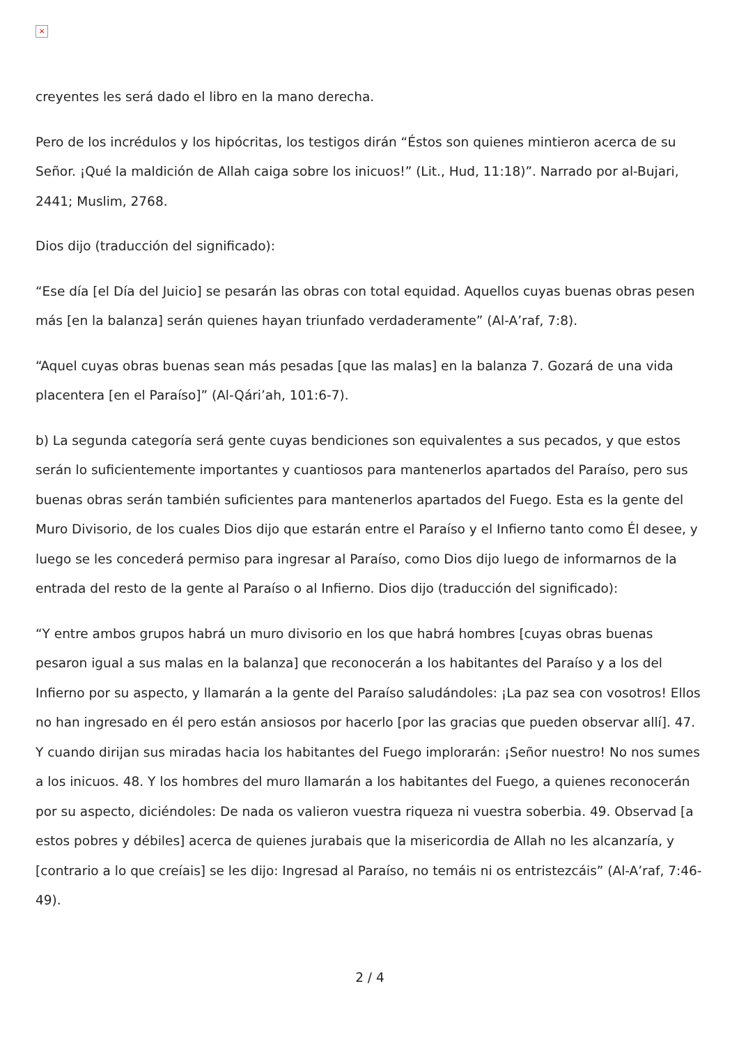×
creyentes les será dado el libro en la mano derecha.
Pero de los incrédulos y los hipócritas, los testigos dirán “Éstos son quienes mintieron acerca de su Señor. ¡Qué la maldición de Allah caiga sobre los inicuos!” (Lit., Hud, 11:18)”. Narrado por al-Bujari, 2441; Muslim, 2768.
Dios dijo (traducción del significado):
“Ese día [el Día del Juicio] se pesarán las obras con total equidad. Aquellos cuyas buenas obras pesen más [en la balanza] serán quienes hayan triunfado verdaderamente” (Al-A’raf, 7:8).
“Aquel cuyas obras buenas sean más pesadas [que las malas] en la balanza 7. Gozará de una vida placentera [en el Paraíso]” (Al-Qári’ah, 101:6-7).
b) La segunda categoría será gente cuyas bendiciones son equivalentes a sus pecados, y que estos serán lo suficientemente importantes y cuantiosos para mantenerlos apartados del Paraíso, pero sus buenas obras serán también suficientes para mantenerlos apartados del Fuego. Esta es la gente del Muro Divisorio, de los cuales Dios dijo que estarán entre el Paraíso y el Infierno tanto como Él desee, y luego se les concederá permiso para ingresar al Paraíso, como Dios dijo luego de informarnos de la entrada del resto de la gente al Paraíso o al Infierno. Dios dijo (traducción del significado):
“Y entre ambos grupos habrá un muro divisorio en los que habrá hombres [cuyas obras buenas pesaron igual a sus malas en la balanza] que reconocerán a los habitantes del Paraíso y a los del Infierno por su aspecto, y llamarán a la gente del Paraíso saludándoles: ¡La paz sea con vosotros! Ellos no han ingresado en él pero están ansiosos por hacerlo [por las gracias que pueden observar allí]. 47. Y cuando dirijan sus miradas hacia los habitantes del Fuego implorarán: ¡Señor nuestro! No nos sumes a los inicuos. 48. Y los hombres del muro llamarán a los habitantes del Fuego, a quienes reconocerán por su aspecto, diciéndoles: De nada os valieron vuestra riqueza ni vuestra soberbia. 49. Observad [a estos pobres y débiles] acerca de quienes jurabais que la misericordia de Allah no les alcanzaría, y [contrario a lo que creíais] se les dijo: Ingresad al Paraíso, no temáis ni os entristezcáis” (Al-A’raf, 7:46-49).
2 / 4